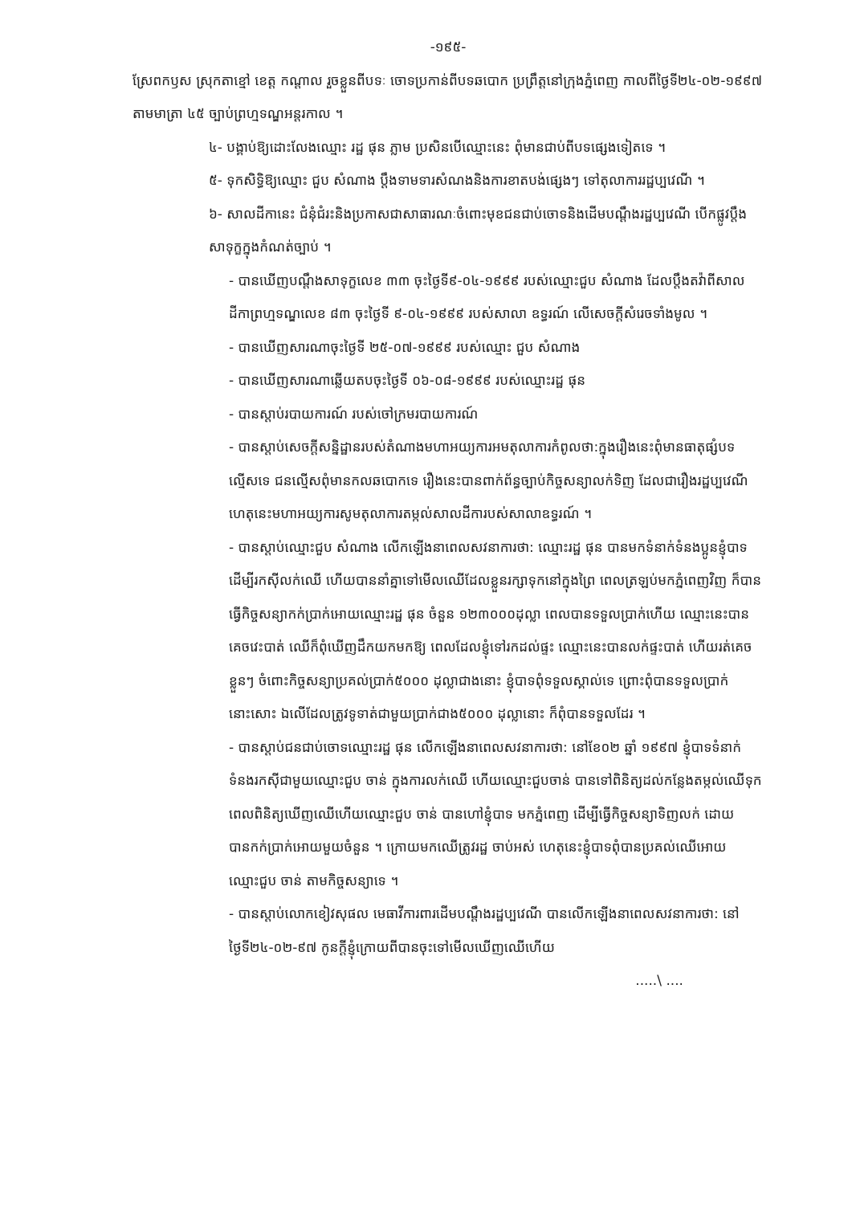-១៩៥-
ស្រែពកឫស ស្រុកតាខ្មៅ ខេត្ត កណ្តាល រួចខ្លួនពីបទៈ ចោទប្រកាន់ពីបទឆបោក ប្រព្រឹត្តនៅក្រុងភ្នំពេញ កាលពីថ្ងៃទី២៤-០២-១៩៩៧ តាមមាត្រា ៤៥ ច្បាប់ព្រហ្មទណ្ឌអន្តរកាល ។
៤- បង្គាប់ឱ្យដោះលែងឈ្មោះ រដ្ឋ ផុន ភ្លាម ប្រសិនបើឈ្មោះនេះ ពុំមានជាប់ពីបទផ្សេងទៀតទេ ។
៥- ទុកសិទ្ធិឱ្យឈ្មោះ ជួប សំណាង ប្តឹងទាមទារសំណងនិងការខាតបង់ផ្សេងៗ ទៅតុលាការរដ្ឋប្បវេណី ។
៦- សាលដីកានេះ ជំនុំជំរះនិងប្រកាសជាសាធារណៈចំពោះមុខជនជាប់ចោទនិងដើមបណ្តឹងរដ្ឋប្បវេណី បើកផ្លូវប្តឹងសាទុក្ខក្នុងកំណត់ច្បាប់ ។
- បានឃើញបណ្តឹងសាទុក្ខលេខ ៣៣ ចុះថ្ងៃទី៩-០៤-១៩៩៩ របស់ឈ្មោះជួប សំណាង ដែលប្តឹងតវ៉ាពីសាលដីកាព្រហ្មទណ្ឌលេខ ៨៣ ចុះថ្ងៃទី ៩-០៤-១៩៩៩ របស់សាលា ឧទ្ធរណ៍ លើសេចក្តីសំរេចទាំងមូល ។
- បានឃើញសារណាចុះថ្ងៃទី ២៥-០៧-១៩៩៩ របស់ឈ្មោះ ជួប សំណាង
- បានឃើញសារណាឆ្លើយតបចុះថ្ងៃទី ០៦-០៨-១៩៩៩ របស់ឈ្មោះរដ្ឋ ផុន
- បានស្តាប់របាយការណ៍ របស់ចៅក្រមរបាយការណ៍
- បានស្តាប់សេចក្តីសន្និដ្ឋានរបស់តំណាងមហាអយ្យការអមតុលាការកំពូលថា:ក្នុងរឿងនេះពុំមានធាតុផ្សំបទល្មើសទេ ជនល្មើសពុំមានកលឆបោកទេ រឿងនេះបានពាក់ព័ន្ធច្បាប់កិច្ចសន្យាលក់ទិញ ដែលជារឿងរដ្ឋប្បវេណី ហេតុនេះមហាអយ្យការសូមតុលាការតម្កល់សាលដីការបស់សាលាឧទ្ធរណ៍ ។
- បានស្តាប់ឈ្មោះជួប សំណាង លើកឡើងនាពេលសវនាការថា: ឈ្មោះរដ្ឋ ផុន បានមកទំនាក់ទំនងប្អូនខ្ញុំបាទ ដើម្បីរកស៊ីលក់ឈើ ហើយបាននាំគ្នាទៅមើលឈើដែលខ្លួនរក្សាទុកនៅក្នុងព្រៃ ពេលត្រឡប់មកភ្នំពេញវិញ ក៏បានធ្វើកិច្ចសន្យាកក់ប្រាក់អោយឈ្មោះរដ្ឋ ផុន ចំនួន ១២៣០០០ដុល្លា ពេលបានទទួលប្រាក់ហើយ ឈ្មោះនេះបានគេចវេះបាត់ ឈើក៏ពុំឃើញដឹកយកមកឱ្យ ពេលដែលខ្ញុំទៅរកដល់ផ្ទះ ឈ្មោះនេះបានលក់ផ្ទះបាត់ ហើយរត់គេចខ្លួនៗ ចំពោះកិច្ចសន្យាប្រគល់ប្រាក់៥០០០ ដុល្លាជាងនោះ ខ្ញុំបាទពុំទទួលស្គាល់ទេ ព្រោះពុំបានទទួលប្រាក់នោះសោះ ឯលើដែលត្រូវទូទាត់ជាមួយប្រាក់ជាង៥០០០ ដុល្លានោះ ក៏ពុំបានទទួលដែរ ។
- បានស្តាប់ជនជាប់ចោទឈ្មោះរដ្ឋ ផុន លើកឡើងនាពេលសវនាការថា: នៅខែ០២ ឆ្នាំ ១៩៩៧ ខ្ញុំបាទទំនាក់ទំនងរកស៊ីជាមួយឈ្មោះជួប ចាន់ ក្នុងការលក់ឈើ ហើយឈ្មោះជួបចាន់ បានទៅពិនិត្យដល់កន្លែងតម្កល់ឈើទុក ពេលពិនិត្យឃើញឈើហើយឈ្មោះជួប ចាន់ បានហៅខ្ញុំបាទ មកភ្នំពេញ ដើម្បីធ្វើកិច្ចសន្យាទិញលក់ ដោយបានកក់ប្រាក់អោយមួយចំនួន ។ ក្រោយមកឈើត្រូវរដ្ឋ ចាប់អស់ ហេតុនេះខ្ញុំបាទពុំបានប្រគល់ឈើអោយឈ្មោះជួប ចាន់ តាមកិច្ចសន្យាទេ ។
- បានស្តាប់លោកខៀវសុផល មេធាវីការពារដើមបណ្តឹងរដ្ឋប្បវេណី បានលើកឡើងនាពេលសវនាការថា: នៅថ្ងៃទី២៤-០២-៩៧ កូនក្តីខ្ញុំក្រោយពីបានចុះទៅមើលឃើញឈើហើយ
.....\ ....